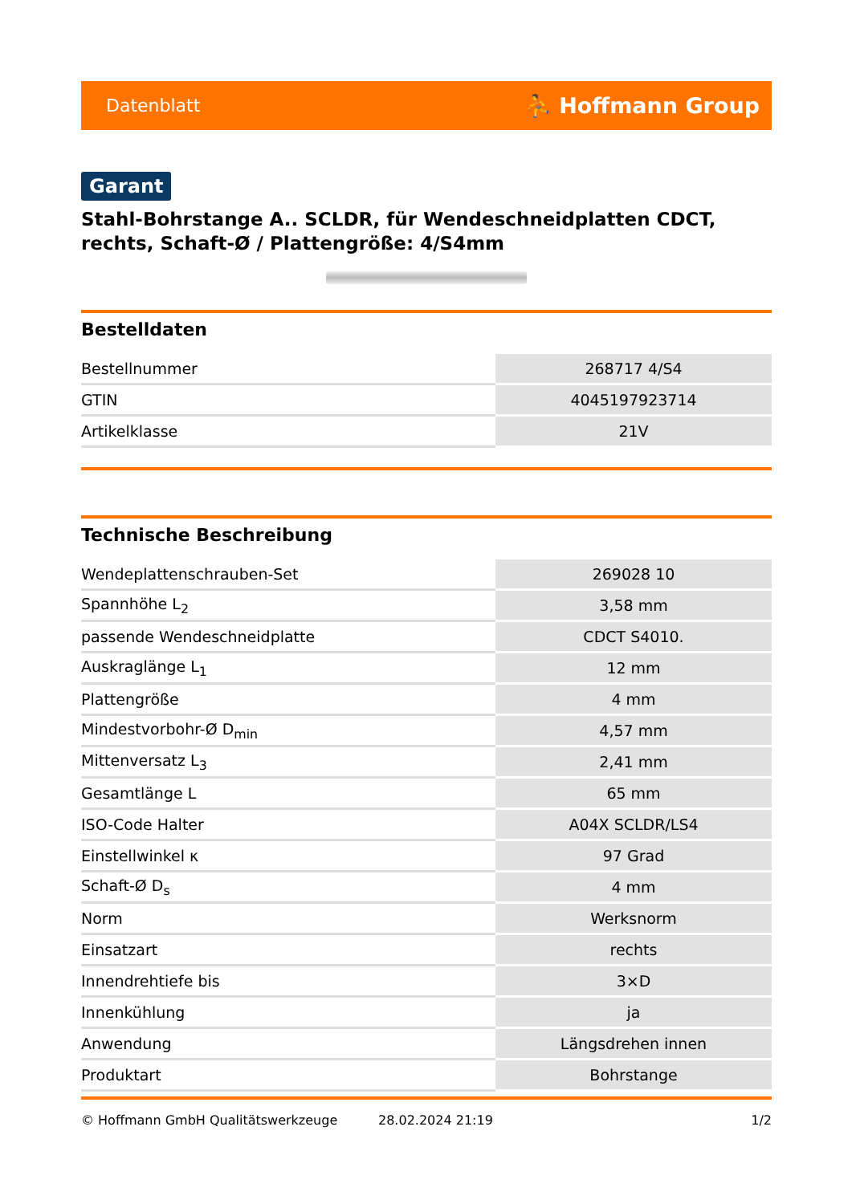Datenblatt ⛹ Hoffmann Group
Garant
Stahl-Bohrstange A.. SCLDR, für Wendeschneidplatten CDCT, rechts, Schaft-Ø / Plattengröße: 4/S4mm
Bestelldaten
| Bestellnummer | 268717 4/S4 |
| GTIN | 4045197923714 |
| Artikelklasse | 21V |
Technische Beschreibung
| Wendeplattenschrauben-Set | 269028 10 |
| Spannhöhe L<sub>2</sub> | 3,58 mm |
| passende Wendeschneidplatte | CDCT S4010. |
| Auskraglänge L<sub>1</sub> | 12 mm |
| Plattengröße | 4 mm |
| Mindestvorbohr-Ø D<sub>min</sub> | 4,57 mm |
| Mittenversatz L<sub>3</sub> | 2,41 mm |
| Gesamtlänge L | 65 mm |
| ISO-Code Halter | A04X SCLDR/LS4 |
| Einstellwinkel κ | 97 Grad |
| Schaft-Ø D<sub>s</sub> | 4 mm |
| Norm | Werksnorm |
| Einsatzart | rechts |
| Innendrehtiefe bis | 3×D |
| Innenkühlung | ja |
| Anwendung | Längsdrehen innen |
| Produktart | Bohrstange |
© Hoffmann GmbH Qualitätswerkzeuge 28.02.2024 21:19 1/2